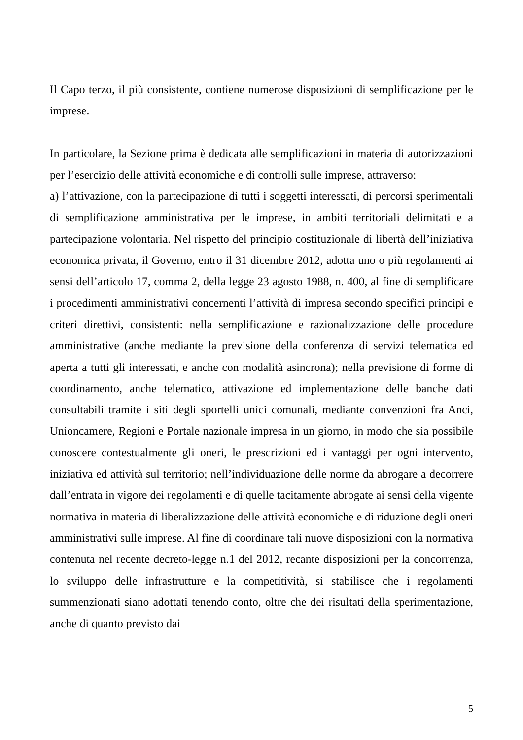Il Capo terzo, il più consistente, contiene numerose disposizioni di semplificazione per le imprese.
In particolare, la Sezione prima è dedicata alle semplificazioni in materia di autorizzazioni per l’esercizio delle attività economiche e di controlli sulle imprese, attraverso:
a) l’attivazione, con la partecipazione di tutti i soggetti interessati, di percorsi sperimentali di semplificazione amministrativa per le imprese, in ambiti territoriali delimitati e a partecipazione volontaria. Nel rispetto del principio costituzionale di libertà dell’iniziativa economica privata, il Governo, entro il 31 dicembre 2012, adotta uno o più regolamenti ai sensi dell’articolo 17, comma 2, della legge 23 agosto 1988, n. 400, al fine di semplificare i procedimenti amministrativi concernenti l’attività di impresa secondo specifici principi e criteri direttivi, consistenti: nella semplificazione e razionalizzazione delle procedure amministrative (anche mediante la previsione della conferenza di servizi telematica ed aperta a tutti gli interessati, e anche con modalità asincrona); nella previsione di forme di coordinamento, anche telematico, attivazione ed implementazione delle banche dati consultabili tramite i siti degli sportelli unici comunali, mediante convenzioni fra Anci, Unioncamere, Regioni e Portale nazionale impresa in un giorno, in modo che sia possibile conoscere contestualmente gli oneri, le prescrizioni ed i vantaggi per ogni intervento, iniziativa ed attività sul territorio; nell’individuazione delle norme da abrogare a decorrere dall’entrata in vigore dei regolamenti e di quelle tacitamente abrogate ai sensi della vigente normativa in materia di liberalizzazione delle attività economiche e di riduzione degli oneri amministrativi sulle imprese. Al fine di coordinare tali nuove disposizioni con la normativa contenuta nel recente decreto-legge n.1 del 2012, recante disposizioni per la concorrenza, lo sviluppo delle infrastrutture e la competitività, si stabilisce che i regolamenti summenzionati siano adottati tenendo conto, oltre che dei risultati della sperimentazione, anche di quanto previsto dai
5